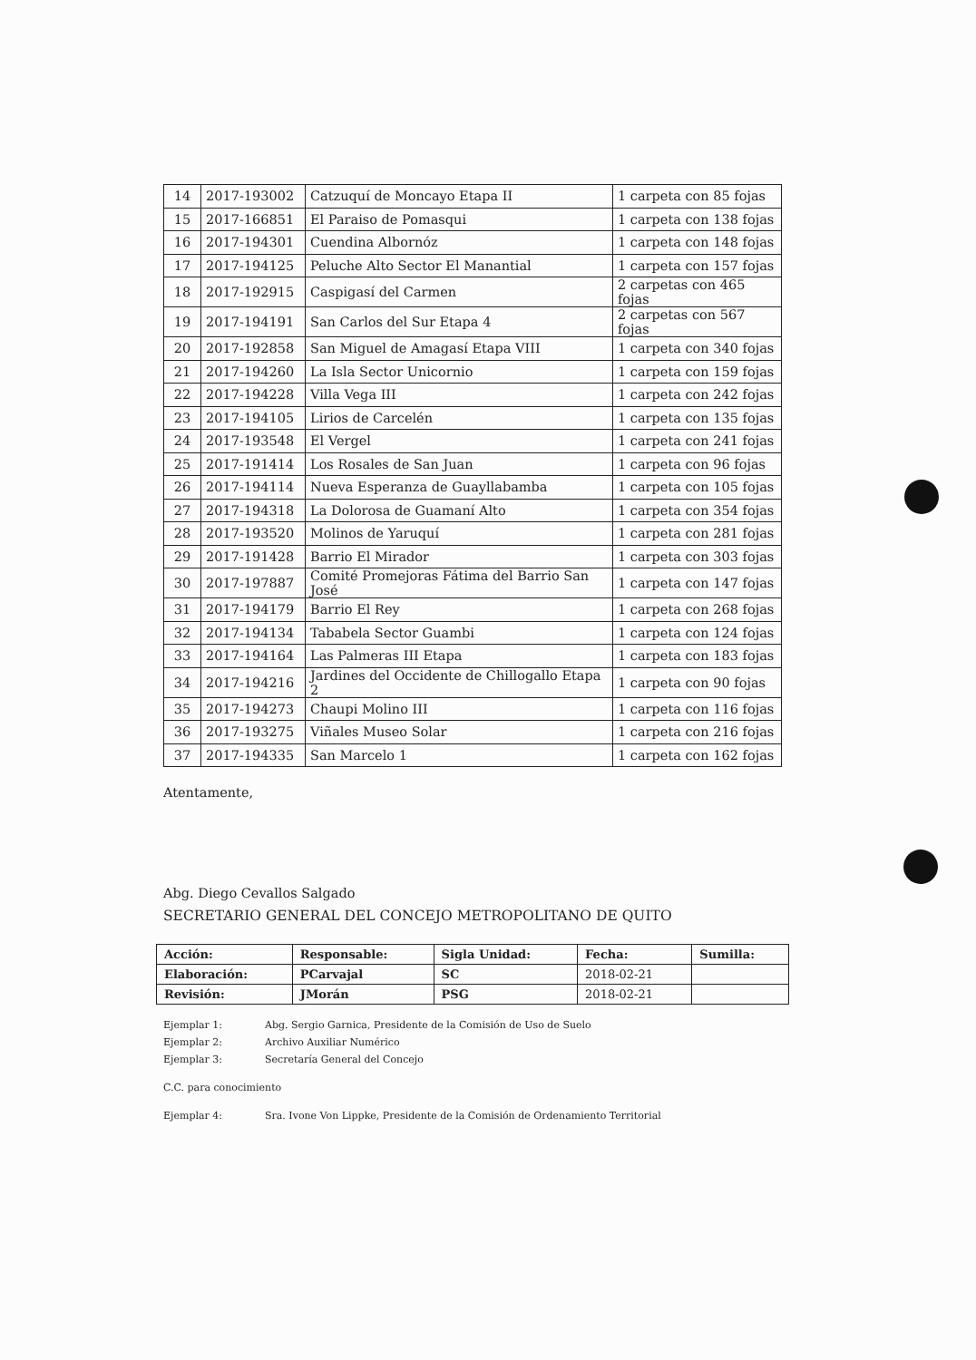| 14 | 2017-193002 | Catzuquí de Moncayo Etapa II | 1 carpeta con 85 fojas |
| 15 | 2017-166851 | El Paraiso de Pomasqui | 1 carpeta con 138 fojas |
| 16 | 2017-194301 | Cuendina Albornóz | 1 carpeta con 148 fojas |
| 17 | 2017-194125 | Peluche Alto Sector El Manantial | 1 carpeta con 157 fojas |
| 18 | 2017-192915 | Caspigasí del Carmen | 2 carpetas con 465 fojas |
| 19 | 2017-194191 | San Carlos del Sur Etapa 4 | 2 carpetas con 567 fojas |
| 20 | 2017-192858 | San Miguel de Amagasí Etapa VIII | 1 carpeta con 340 fojas |
| 21 | 2017-194260 | La Isla Sector Unicornio | 1 carpeta con 159 fojas |
| 22 | 2017-194228 | Villa Vega III | 1 carpeta con 242 fojas |
| 23 | 2017-194105 | Lirios de Carcelén | 1 carpeta con 135 fojas |
| 24 | 2017-193548 | El Vergel | 1 carpeta con 241 fojas |
| 25 | 2017-191414 | Los Rosales de San Juan | 1 carpeta con 96 fojas |
| 26 | 2017-194114 | Nueva Esperanza de Guayllabamba | 1 carpeta con 105 fojas |
| 27 | 2017-194318 | La Dolorosa de Guamaní Alto | 1 carpeta con 354 fojas |
| 28 | 2017-193520 | Molinos de Yaruquí | 1 carpeta con 281 fojas |
| 29 | 2017-191428 | Barrio El Mirador | 1 carpeta con 303 fojas |
| 30 | 2017-197887 | Comité Promejoras Fátima del Barrio San José | 1 carpeta con 147 fojas |
| 31 | 2017-194179 | Barrio El Rey | 1 carpeta con 268 fojas |
| 32 | 2017-194134 | Tababela Sector Guambi | 1 carpeta con 124 fojas |
| 33 | 2017-194164 | Las Palmeras III Etapa | 1 carpeta con 183 fojas |
| 34 | 2017-194216 | Jardines del Occidente de Chillogallo Etapa 2 | 1 carpeta con 90 fojas |
| 35 | 2017-194273 | Chaupi Molino III | 1 carpeta con 116 fojas |
| 36 | 2017-193275 | Viñales Museo Solar | 1 carpeta con 216 fojas |
| 37 | 2017-194335 | San Marcelo 1 | 1 carpeta con 162 fojas |
Atentamente,
Abg. Diego Cevallos Salgado
SECRETARIO GENERAL DEL CONCEJO METROPOLITANO DE QUITO
| Acción: | Responsable: | Sigla Unidad: | Fecha: | Sumilla: |
| Elaboración: | PCarvajal | SC | 2018-02-21 | |
| Revisión: | JMorán | PSG | 2018-02-21 | |
Ejemplar 1: Abg. Sergio Garnica, Presidente de la Comisión de Uso de Suelo
Ejemplar 2: Archivo Auxiliar Numérico
Ejemplar 3: Secretaría General del Concejo
C.C. para conocimiento
Ejemplar 4: Sra. Ivone Von Lippke, Presidente de la Comisión de Ordenamiento Territorial